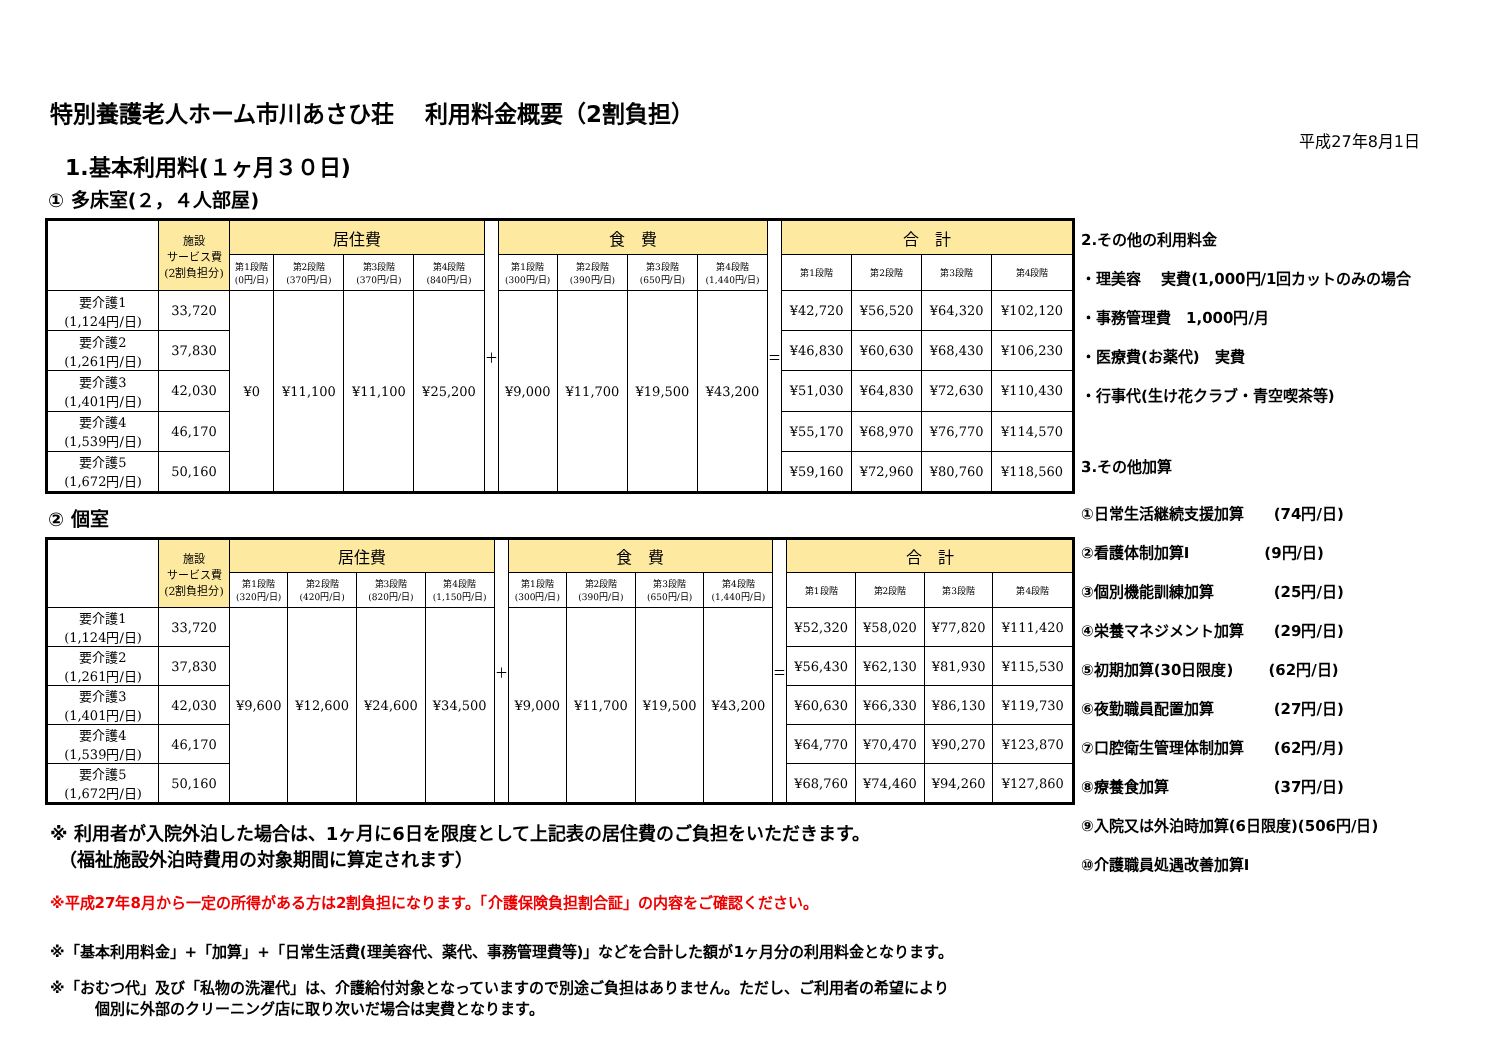平成27年8月1日
特別養護老人ホーム市川あさひ荘　 利用料金概要（2割負担）
1.基本利用料(１ヶ月３０日)
① 多床室(２，４人部屋)
| | 施設 サービス費 (2割負担分) | 居住費 | | | | ＋ | 食 費 | | | | ＝ | 合 計 | | | |
| --- | --- | --- | --- | --- | --- | --- | --- | --- | --- | --- | --- | --- | --- | --- | --- |
| | | 第1段階 (0円/日) | 第2段階 (370円/日) | 第3段階 (370円/日) | 第4段階 (840円/日) | | 第1段階 (300円/日) | 第2段階 (390円/日) | 第3段階 (650円/日) | 第4段階 (1,440円/日) | | 第1段階 | 第2段階 | 第3段階 | 第4段階 |
| 要介護1 (1,124円/日) | 33,720 | ¥0 | ¥11,100 | ¥11,100 | ¥25,200 | | ¥9,000 | ¥11,700 | ¥19,500 | ¥43,200 | | ¥42,720 | ¥56,520 | ¥64,320 | ¥102,120 |
| 要介護2 (1,261円/日) | 37,830 | | | | | | | | | | | ¥46,830 | ¥60,630 | ¥68,430 | ¥106,230 |
| 要介護3 (1,401円/日) | 42,030 | | | | | | | | | | | ¥51,030 | ¥64,830 | ¥72,630 | ¥110,430 |
| 要介護4 (1,539円/日) | 46,170 | | | | | | | | | | | ¥55,170 | ¥68,970 | ¥76,770 | ¥114,570 |
| 要介護5 (1,672円/日) | 50,160 | | | | | | | | | | | ¥59,160 | ¥72,960 | ¥80,760 | ¥118,560 |
2.その他の利用料金
・理美容　 実費(1,000円/1回カットのみの場合
・事務管理費　1,000円/月
・医療費(お薬代)　実費
・行事代(生け花クラブ・青空喫茶等)
3.その他加算
② 個室
| | 施設 サービス費 (2割負担分) | 居住費 | | | | ＋ | 食 費 | | | | ＝ | 合 計 | | | |
| --- | --- | --- | --- | --- | --- | --- | --- | --- | --- | --- | --- | --- | --- | --- | --- |
| | | 第1段階 (320円/日) | 第2段階 (420円/日) | 第3段階 (820円/日) | 第4段階 (1,150円/日) | | 第1段階 (300円/日) | 第2段階 (390円/日) | 第3段階 (650円/日) | 第4段階 (1,440円/日) | | 第1段階 | 第2段階 | 第3段階 | 第4段階 |
| 要介護1 (1,124円/日) | 33,720 | ¥9,600 | ¥12,600 | ¥24,600 | ¥34,500 | | ¥9,000 | ¥11,700 | ¥19,500 | ¥43,200 | | ¥52,320 | ¥58,020 | ¥77,820 | ¥111,420 |
| 要介護2 (1,261円/日) | 37,830 | | | | | | | | | | | ¥56,430 | ¥62,130 | ¥81,930 | ¥115,530 |
| 要介護3 (1,401円/日) | 42,030 | | | | | | | | | | | ¥60,630 | ¥66,330 | ¥86,130 | ¥119,730 |
| 要介護4 (1,539円/日) | 46,170 | | | | | | | | | | | ¥64,770 | ¥70,470 | ¥90,270 | ¥123,870 |
| 要介護5 (1,672円/日) | 50,160 | | | | | | | | | | | ¥68,760 | ¥74,460 | ¥94,260 | ¥127,860 |
※ 利用者が入院外泊した場合は、1ヶ月に6日を限度として上記表の居住費のご負担をいただきます。
　（福祉施設外泊時費用の対象期間に算定されます）
※平成27年8月から一定の所得がある方は2割負担になります。「介護保険負担割合証」の内容をご確認ください。
※「基本利用料金」+「加算」+「日常生活費(理美容代、薬代、事務管理費等)」などを合計した額が1ヶ月分の利用料金となります。
※「おむつ代」及び「私物の洗濯代」は、介護給付対象となっていますので別途ご負担はありません。ただし、ご利用者の希望により
　　　個別に外部のクリーニング店に取り次いだ場合は実費となります。
①日常生活継続支援加算　　(74円/日)
②看護体制加算Ⅰ　　　　　(9円/日)
③個別機能訓練加算　　　　(25円/日)
④栄養マネジメント加算　　(29円/日)
⑤初期加算(30日限度)　　 (62円/日)
⑥夜勤職員配置加算　　　　(27円/日)
⑦口腔衛生管理体制加算　　(62円/月)
⑧療養食加算　　　　　　　(37円/日)
⑨入院又は外泊時加算(6日限度)(506円/日)
⑩介護職員処遇改善加算Ⅰ